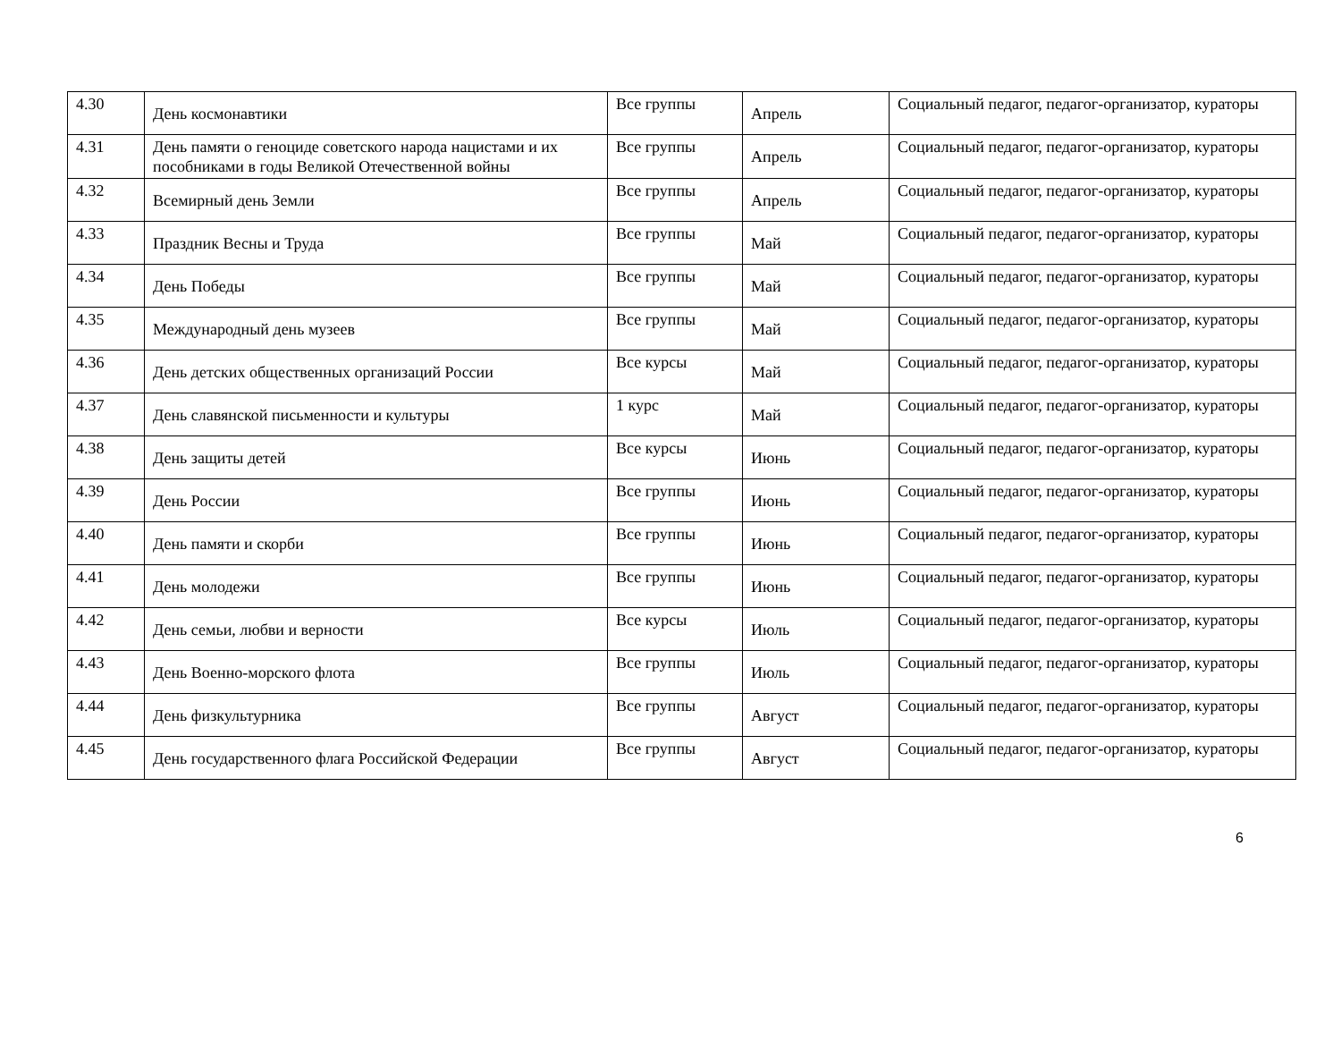| 4.30 | День космонавтики | Все группы | Апрель | Социальный педагог, педагог-организатор, кураторы |
| 4.31 | День памяти о геноциде советского народа нацистами и их пособниками в годы Великой Отечественной войны | Все группы | Апрель | Социальный педагог, педагог-организатор, кураторы |
| 4.32 | Всемирный день Земли | Все группы | Апрель | Социальный педагог, педагог-организатор, кураторы |
| 4.33 | Праздник Весны и Труда | Все группы | Май | Социальный педагог, педагог-организатор, кураторы |
| 4.34 | День Победы | Все группы | Май | Социальный педагог, педагог-организатор, кураторы |
| 4.35 | Международный день музеев | Все группы | Май | Социальный педагог, педагог-организатор, кураторы |
| 4.36 | День детских общественных организаций России | Все курсы | Май | Социальный педагог, педагог-организатор, кураторы |
| 4.37 | День славянской письменности и культуры | 1 курс | Май | Социальный педагог, педагог-организатор, кураторы |
| 4.38 | День защиты детей | Все курсы | Июнь | Социальный педагог, педагог-организатор, кураторы |
| 4.39 | День России | Все группы | Июнь | Социальный педагог, педагог-организатор, кураторы |
| 4.40 | День памяти и скорби | Все группы | Июнь | Социальный педагог, педагог-организатор, кураторы |
| 4.41 | День молодежи | Все группы | Июнь | Социальный педагог, педагог-организатор, кураторы |
| 4.42 | День семьи, любви и верности | Все курсы | Июль | Социальный педагог, педагог-организатор, кураторы |
| 4.43 | День Военно-морского флота | Все группы | Июль | Социальный педагог, педагог-организатор, кураторы |
| 4.44 | День физкультурника | Все группы | Август | Социальный педагог, педагог-организатор, кураторы |
| 4.45 | День государственного флага Российской Федерации | Все группы | Август | Социальный педагог, педагог-организатор, кураторы |
6